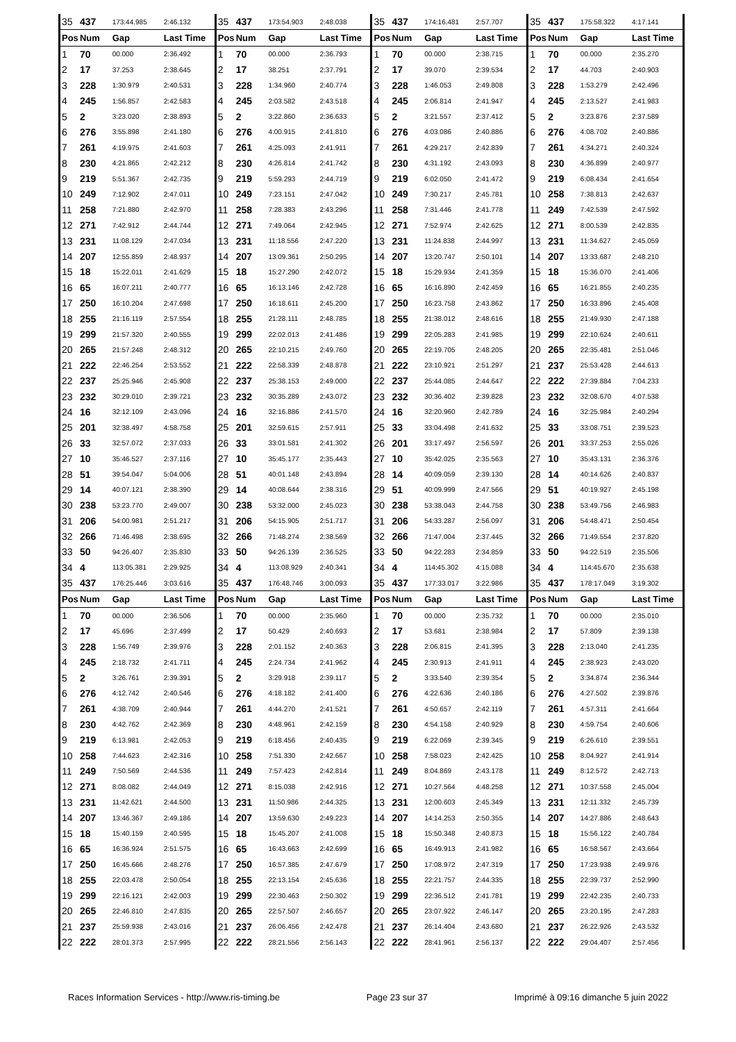| 35 | 437 | 173:44.985 | 2:46.132 | 35 | 437 | 173:54.903 | 2:48.038 | 35 | 437 | 174:16.481 | 2:57.707 | 35 | 437 | 175:58.322 | 4:17.141 |
| Pos | Num | Gap | Last Time | Pos | Num | Gap | Last Time | Pos | Num | Gap | Last Time | Pos | Num | Gap | Last Time |
| 1 | 70 | 00.000 | 2:36.492 | 1 | 70 | 00.000 | 2:36.793 | 1 | 70 | 00.000 | 2:38.715 | 1 | 70 | 00.000 | 2:35.270 |
| 2 | 17 | 37.253 | 2:38.645 | 2 | 17 | 38.251 | 2:37.791 | 2 | 17 | 39.070 | 2:39.534 | 2 | 17 | 44.703 | 2:40.903 |
| 3 | 228 | 1:30.979 | 2:40.531 | 3 | 228 | 1:34.960 | 2:40.774 | 3 | 228 | 1:46.053 | 2:49.808 | 3 | 228 | 1:53.279 | 2:42.496 |
| 4 | 245 | 1:56.857 | 2:42.583 | 4 | 245 | 2:03.582 | 2:43.518 | 4 | 245 | 2:06.814 | 2:41.947 | 4 | 245 | 2:13.527 | 2:41.983 |
| 5 | 2 | 3:23.020 | 2:38.893 | 5 | 2 | 3:22.860 | 2:36.633 | 5 | 2 | 3:21.557 | 2:37.412 | 5 | 2 | 3:23.876 | 2:37.589 |
| 6 | 276 | 3:55.898 | 2:41.180 | 6 | 276 | 4:00.915 | 2:41.810 | 6 | 276 | 4:03.086 | 2:40.886 | 6 | 276 | 4:08.702 | 2:40.886 |
| 7 | 261 | 4:19.975 | 2:41.603 | 7 | 261 | 4:25.093 | 2:41.911 | 7 | 261 | 4:29.217 | 2:42.839 | 7 | 261 | 4:34.271 | 2:40.324 |
| 8 | 230 | 4:21.865 | 2:42.212 | 8 | 230 | 4:26.814 | 2:41.742 | 8 | 230 | 4:31.192 | 2:43.093 | 8 | 230 | 4:36.899 | 2:40.977 |
| 9 | 219 | 5:51.367 | 2:42.735 | 9 | 219 | 5:59.293 | 2:44.719 | 9 | 219 | 6:02.050 | 2:41.472 | 9 | 219 | 6:08.434 | 2:41.654 |
| 10 | 249 | 7:12.902 | 2:47.011 | 10 | 249 | 7:23.151 | 2:47.042 | 10 | 249 | 7:30.217 | 2:45.781 | 10 | 258 | 7:38.813 | 2:42.637 |
| 11 | 258 | 7:21.880 | 2:42.970 | 11 | 258 | 7:28.383 | 2:43.296 | 11 | 258 | 7:31.446 | 2:41.778 | 11 | 249 | 7:42.539 | 2:47.592 |
| 12 | 271 | 7:42.912 | 2:44.744 | 12 | 271 | 7:49.064 | 2:42.945 | 12 | 271 | 7:52.974 | 2:42.625 | 12 | 271 | 8:00.539 | 2:42.835 |
| 13 | 231 | 11:08.129 | 2:47.034 | 13 | 231 | 11:18.556 | 2:47.220 | 13 | 231 | 11:24.838 | 2:44.997 | 13 | 231 | 11:34.627 | 2:45.059 |
| 14 | 207 | 12:55.859 | 2:48.937 | 14 | 207 | 13:09.361 | 2:50.295 | 14 | 207 | 13:20.747 | 2:50.101 | 14 | 207 | 13:33.687 | 2:48.210 |
| 15 | 18 | 15:22.011 | 2:41.629 | 15 | 18 | 15:27.290 | 2:42.072 | 15 | 18 | 15:29.934 | 2:41.359 | 15 | 18 | 15:36.070 | 2:41.406 |
| 16 | 65 | 16:07.211 | 2:40.777 | 16 | 65 | 16:13.146 | 2:42.728 | 16 | 65 | 16:16.890 | 2:42.459 | 16 | 65 | 16:21.855 | 2:40.235 |
| 17 | 250 | 16:10.204 | 2:47.698 | 17 | 250 | 16:18.611 | 2:45.200 | 17 | 250 | 16:23.758 | 2:43.862 | 17 | 250 | 16:33.896 | 2:45.408 |
| 18 | 255 | 21:16.119 | 2:57.554 | 18 | 255 | 21:28.111 | 2:48.785 | 18 | 255 | 21:38.012 | 2:48.616 | 18 | 255 | 21:49.930 | 2:47.188 |
| 19 | 299 | 21:57.320 | 2:40.555 | 19 | 299 | 22:02.013 | 2:41.486 | 19 | 299 | 22:05.283 | 2:41.985 | 19 | 299 | 22:10.624 | 2:40.611 |
| 20 | 265 | 21:57.248 | 2:48.312 | 20 | 265 | 22:10.215 | 2:49.760 | 20 | 265 | 22:19.705 | 2:48.205 | 20 | 265 | 22:35.481 | 2:51.046 |
| 21 | 222 | 22:46.254 | 2:53.552 | 21 | 222 | 22:58.339 | 2:48.878 | 21 | 222 | 23:10.921 | 2:51.297 | 21 | 237 | 25:53.428 | 2:44.613 |
| 22 | 237 | 25:25.946 | 2:45.908 | 22 | 237 | 25:38.153 | 2:49.000 | 22 | 237 | 25:44.085 | 2:44.647 | 22 | 222 | 27:39.884 | 7:04.233 |
| 23 | 232 | 30:29.010 | 2:39.721 | 23 | 232 | 30:35.289 | 2:43.072 | 23 | 232 | 30:36.402 | 2:39.828 | 23 | 232 | 32:08.670 | 4:07.538 |
| 24 | 16 | 32:12.109 | 2:43.096 | 24 | 16 | 32:16.886 | 2:41.570 | 24 | 16 | 32:20.960 | 2:42.789 | 24 | 16 | 32:25.984 | 2:40.294 |
| 25 | 201 | 32:38.497 | 4:58.758 | 25 | 201 | 32:59.615 | 2:57.911 | 25 | 33 | 33:04.498 | 2:41.632 | 25 | 33 | 33:08.751 | 2:39.523 |
| 26 | 33 | 32:57.072 | 2:37.033 | 26 | 33 | 33:01.581 | 2:41.302 | 26 | 201 | 33:17.497 | 2:56.597 | 26 | 201 | 33:37.253 | 2:55.026 |
| 27 | 10 | 35:46.527 | 2:37.116 | 27 | 10 | 35:45.177 | 2:35.443 | 27 | 10 | 35:42.025 | 2:35.563 | 27 | 10 | 35:43.131 | 2:36.376 |
| 28 | 51 | 39:54.047 | 5:04.006 | 28 | 51 | 40:01.148 | 2:43.894 | 28 | 14 | 40:09.059 | 2:39.130 | 28 | 14 | 40:14.626 | 2:40.837 |
| 29 | 14 | 40:07.121 | 2:38.390 | 29 | 14 | 40:08.644 | 2:38.316 | 29 | 51 | 40:09.999 | 2:47.566 | 29 | 51 | 40:19.927 | 2:45.198 |
| 30 | 238 | 53:23.770 | 2:49.007 | 30 | 238 | 53:32.000 | 2:45.023 | 30 | 238 | 53:38.043 | 2:44.758 | 30 | 238 | 53:49.756 | 2:46.983 |
| 31 | 206 | 54:00.981 | 2:51.217 | 31 | 206 | 54:15.905 | 2:51.717 | 31 | 206 | 54:33.287 | 2:56.097 | 31 | 206 | 54:48.471 | 2:50.454 |
| 32 | 266 | 71:46.498 | 2:38.695 | 32 | 266 | 71:48.274 | 2:38.569 | 32 | 266 | 71:47.004 | 2:37.445 | 32 | 266 | 71:49.554 | 2:37.820 |
| 33 | 50 | 94:26.407 | 2:35.830 | 33 | 50 | 94:26.139 | 2:36.525 | 33 | 50 | 94:22.283 | 2:34.859 | 33 | 50 | 94:22.519 | 2:35.506 |
| 34 | 4 | 113:05.381 | 2:29.925 | 34 | 4 | 113:08.929 | 2:40.341 | 34 | 4 | 114:45.302 | 4:15.088 | 34 | 4 | 114:45.670 | 2:35.638 |
| 35 | 437 | 176:25.446 | 3:03.616 | 35 | 437 | 176:48.746 | 3:00.093 | 35 | 437 | 177:33.017 | 3:22.986 | 35 | 437 | 178:17.049 | 3:19.302 |
| Pos | Num | Gap | Last Time | Pos | Num | Gap | Last Time | Pos | Num | Gap | Last Time | Pos | Num | Gap | Last Time |
| 1 | 70 | 00.000 | 2:36.506 | 1 | 70 | 00.000 | 2:35.960 | 1 | 70 | 00.000 | 2:35.732 | 1 | 70 | 00.000 | 2:35.010 |
| 2 | 17 | 45.696 | 2:37.499 | 2 | 17 | 50.429 | 2:40.693 | 2 | 17 | 53.681 | 2:38.984 | 2 | 17 | 57.809 | 2:39.138 |
| 3 | 228 | 1:56.749 | 2:39.976 | 3 | 228 | 2:01.152 | 2:40.363 | 3 | 228 | 2:06.815 | 2:41.395 | 3 | 228 | 2:13.040 | 2:41.235 |
| 4 | 245 | 2:18.732 | 2:41.711 | 4 | 245 | 2:24.734 | 2:41.962 | 4 | 245 | 2:30.913 | 2:41.911 | 4 | 245 | 2:38.923 | 2:43.020 |
| 5 | 2 | 3:26.761 | 2:39.391 | 5 | 2 | 3:29.918 | 2:39.117 | 5 | 2 | 3:33.540 | 2:39.354 | 5 | 2 | 3:34.874 | 2:36.344 |
| 6 | 276 | 4:12.742 | 2:40.546 | 6 | 276 | 4:18.182 | 2:41.400 | 6 | 276 | 4:22.636 | 2:40.186 | 6 | 276 | 4:27.502 | 2:39.876 |
| 7 | 261 | 4:38.709 | 2:40.944 | 7 | 261 | 4:44.270 | 2:41.521 | 7 | 261 | 4:50.657 | 2:42.119 | 7 | 261 | 4:57.311 | 2:41.664 |
| 8 | 230 | 4:42.762 | 2:42.369 | 8 | 230 | 4:48.961 | 2:42.159 | 8 | 230 | 4:54.158 | 2:40.929 | 8 | 230 | 4:59.754 | 2:40.606 |
| 9 | 219 | 6:13.981 | 2:42.053 | 9 | 219 | 6:18.456 | 2:40.435 | 9 | 219 | 6:22.069 | 2:39.345 | 9 | 219 | 6:26.610 | 2:39.551 |
| 10 | 258 | 7:44.623 | 2:42.316 | 10 | 258 | 7:51.330 | 2:42.667 | 10 | 258 | 7:58.023 | 2:42.425 | 10 | 258 | 8:04.927 | 2:41.914 |
| 11 | 249 | 7:50.569 | 2:44.536 | 11 | 249 | 7:57.423 | 2:42.814 | 11 | 249 | 8:04.869 | 2:43.178 | 11 | 249 | 8:12.572 | 2:42.713 |
| 12 | 271 | 8:08.082 | 2:44.049 | 12 | 271 | 8:15.038 | 2:42.916 | 12 | 271 | 10:27.564 | 4:48.258 | 12 | 271 | 10:37.558 | 2:45.004 |
| 13 | 231 | 11:42.621 | 2:44.500 | 13 | 231 | 11:50.986 | 2:44.325 | 13 | 231 | 12:00.603 | 2:45.349 | 13 | 231 | 12:11.332 | 2:45.739 |
| 14 | 207 | 13:46.367 | 2:49.186 | 14 | 207 | 13:59.630 | 2:49.223 | 14 | 207 | 14:14.253 | 2:50.355 | 14 | 207 | 14:27.886 | 2:48.643 |
| 15 | 18 | 15:40.159 | 2:40.595 | 15 | 18 | 15:45.207 | 2:41.008 | 15 | 18 | 15:50.348 | 2:40.873 | 15 | 18 | 15:56.122 | 2:40.784 |
| 16 | 65 | 16:36.924 | 2:51.575 | 16 | 65 | 16:43.663 | 2:42.699 | 16 | 65 | 16:49.913 | 2:41.982 | 16 | 65 | 16:58.567 | 2:43.664 |
| 17 | 250 | 16:45.666 | 2:48.276 | 17 | 250 | 16:57.385 | 2:47.679 | 17 | 250 | 17:08.972 | 2:47.319 | 17 | 250 | 17:23.938 | 2:49.976 |
| 18 | 255 | 22:03.478 | 2:50.054 | 18 | 255 | 22:13.154 | 2:45.636 | 18 | 255 | 22:21.757 | 2:44.335 | 18 | 255 | 22:39.737 | 2:52.990 |
| 19 | 299 | 22:16.121 | 2:42.003 | 19 | 299 | 22:30.463 | 2:50.302 | 19 | 299 | 22:36.512 | 2:41.781 | 19 | 299 | 22:42.235 | 2:40.733 |
| 20 | 265 | 22:46.810 | 2:47.835 | 20 | 265 | 22:57.507 | 2:46.657 | 20 | 265 | 23:07.922 | 2:46.147 | 20 | 265 | 23:20.195 | 2:47.283 |
| 21 | 237 | 25:59.938 | 2:43.016 | 21 | 237 | 26:06.456 | 2:42.478 | 21 | 237 | 26:14.404 | 2:43.680 | 21 | 237 | 26:22.926 | 2:43.532 |
| 22 | 222 | 28:01.373 | 2:57.995 | 22 | 222 | 28:21.556 | 2:56.143 | 22 | 222 | 28:41.961 | 2:56.137 | 22 | 222 | 29:04.407 | 2:57.456 |
Races Information Services - http://www.ris-timing.be Page 23 sur 37 Imprimé à 09:16 dimanche 5 juin 2022